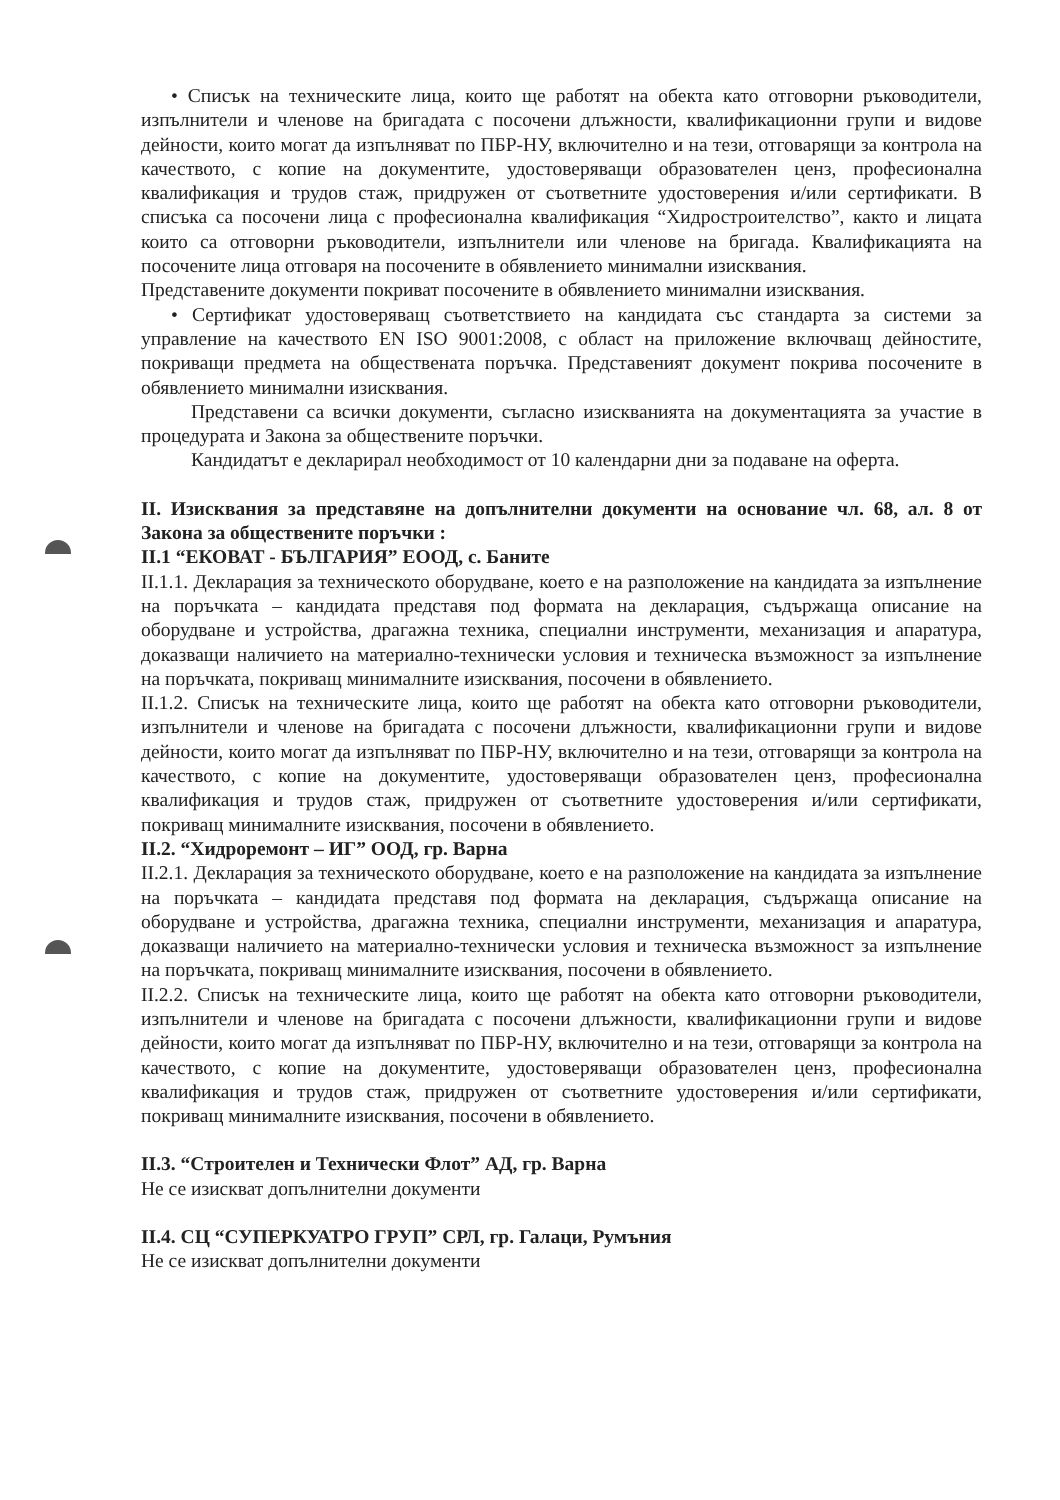• Списък на техническите лица, които ще работят на обекта като отговорни ръководители, изпълнители и членове на бригадата с посочени длъжности, квалификационни групи и видове дейности, които могат да изпълняват по ПБР-НУ, включително и на тези, отговарящи за контрола на качеството, с копие на документите, удостоверяващи образователен ценз, професионална квалификация и трудов стаж, придружен от съответните удостоверения и/или сертификати. В списъка са посочени лица с професионална квалификация “Хидростроителство”, както и лицата които са отговорни ръководители, изпълнители или членове на бригада. Квалификацията на посочените лица отговаря на посочените в обявлението минимални изисквания.
Представените документи покриват посочените в обявлението минимални изисквания.
• Сертификат удостоверяващ съответствието на кандидата със стандарта за системи за управление на качеството EN ISO 9001:2008, с област на приложение включващ дейностите, покриващи предмета на обществената поръчка. Представеният документ покрива посочените в обявлението минимални изисквания.
Представени са всички документи, съгласно изискванията на документацията за участие в процедурата и Закона за обществените поръчки.
Кандидатът е декларирал необходимост от 10 календарни дни за подаване на оферта.
II. Изисквания за представяне на допълнителни документи на основание чл. 68, ал. 8 от Закона за обществените поръчки :
II.1 “ЕКОВАТ - БЪЛГАРИЯ” ЕООД, с. Баните
II.1.1. Декларация за техническото оборудване, което е на разположение на кандидата за изпълнение на поръчката – кандидата представя под формата на декларация, съдържаща описание на оборудване и устройства, драгажна техника, специални инструменти, механизация и апаратура, доказващи наличието на материално-технически условия и техническа възможност за изпълнение на поръчката, покриващ минималните изисквания, посочени в обявлението.
II.1.2. Списък на техническите лица, които ще работят на обекта като отговорни ръководители, изпълнители и членове на бригадата с посочени длъжности, квалификационни групи и видове дейности, които могат да изпълняват по ПБР-НУ, включително и на тези, отговарящи за контрола на качеството, с копие на документите, удостоверяващи образователен ценз, професионална квалификация и трудов стаж, придружен от съответните удостоверения и/или сертификати, покриващ минималните изисквания, посочени в обявлението.
II.2. “Хидроремонт – ИГ” ООД, гр. Варна
II.2.1. Декларация за техническото оборудване, което е на разположение на кандидата за изпълнение на поръчката – кандидата представя под формата на декларация, съдържаща описание на оборудване и устройства, драгажна техника, специални инструменти, механизация и апаратура, доказващи наличието на материално-технически условия и техническа възможност за изпълнение на поръчката, покриващ минималните изисквания, посочени в обявлението.
II.2.2. Списък на техническите лица, които ще работят на обекта като отговорни ръководители, изпълнители и членове на бригадата с посочени длъжности, квалификационни групи и видове дейности, които могат да изпълняват по ПБР-НУ, включително и на тези, отговарящи за контрола на качеството, с копие на документите, удостоверяващи образователен ценз, професионална квалификация и трудов стаж, придружен от съответните удостоверения и/или сертификати, покриващ минималните изисквания, посочени в обявлението.
II.3. “Строителен и Технически Флот” АД, гр. Варна
Не се изискват допълнителни документи
II.4. СЦ “СУПЕРКУАТРО ГРУП” СРЛ, гр. Галаци, Румъния
Не се изискват допълнителни документи